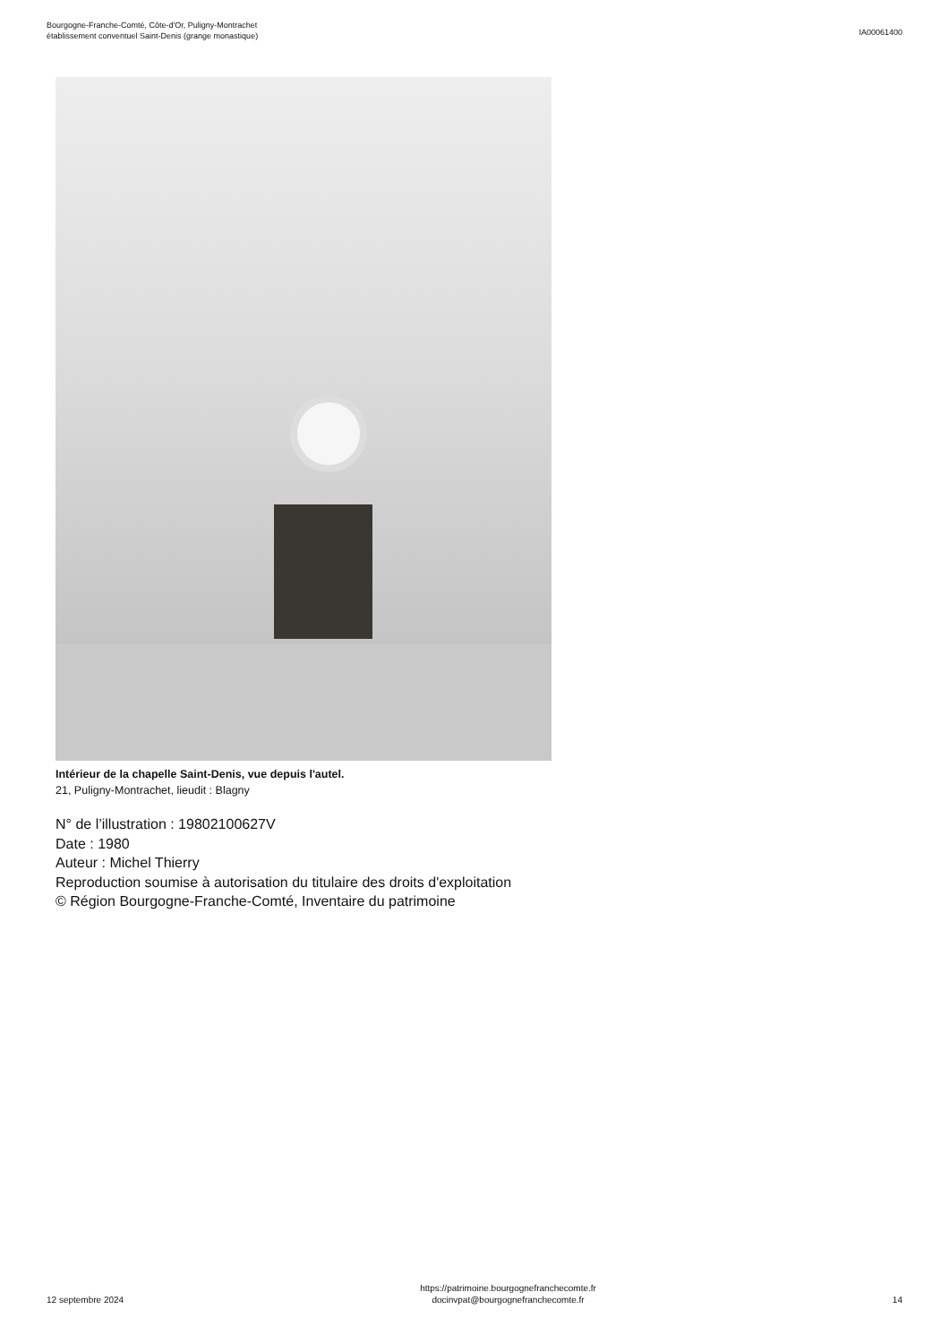Bourgogne-Franche-Comté, Côte-d'Or, Puligny-Montrachet
établissement conventuel Saint-Denis (grange monastique)
IA00061400
Intérieur de la chapelle Saint-Denis, vue depuis l'autel.
21, Puligny-Montrachet, lieudit : Blagny
N° de l’illustration : 19802100627V
Date : 1980
Auteur : Michel Thierry
Reproduction soumise à autorisation du titulaire des droits d'exploitation
© Région Bourgogne-Franche-Comté, Inventaire du patrimoine
12 septembre 2024
https://patrimoine.bourgognefranchecomte.fr
docinvpat@bourgognefranchecomte.fr
14